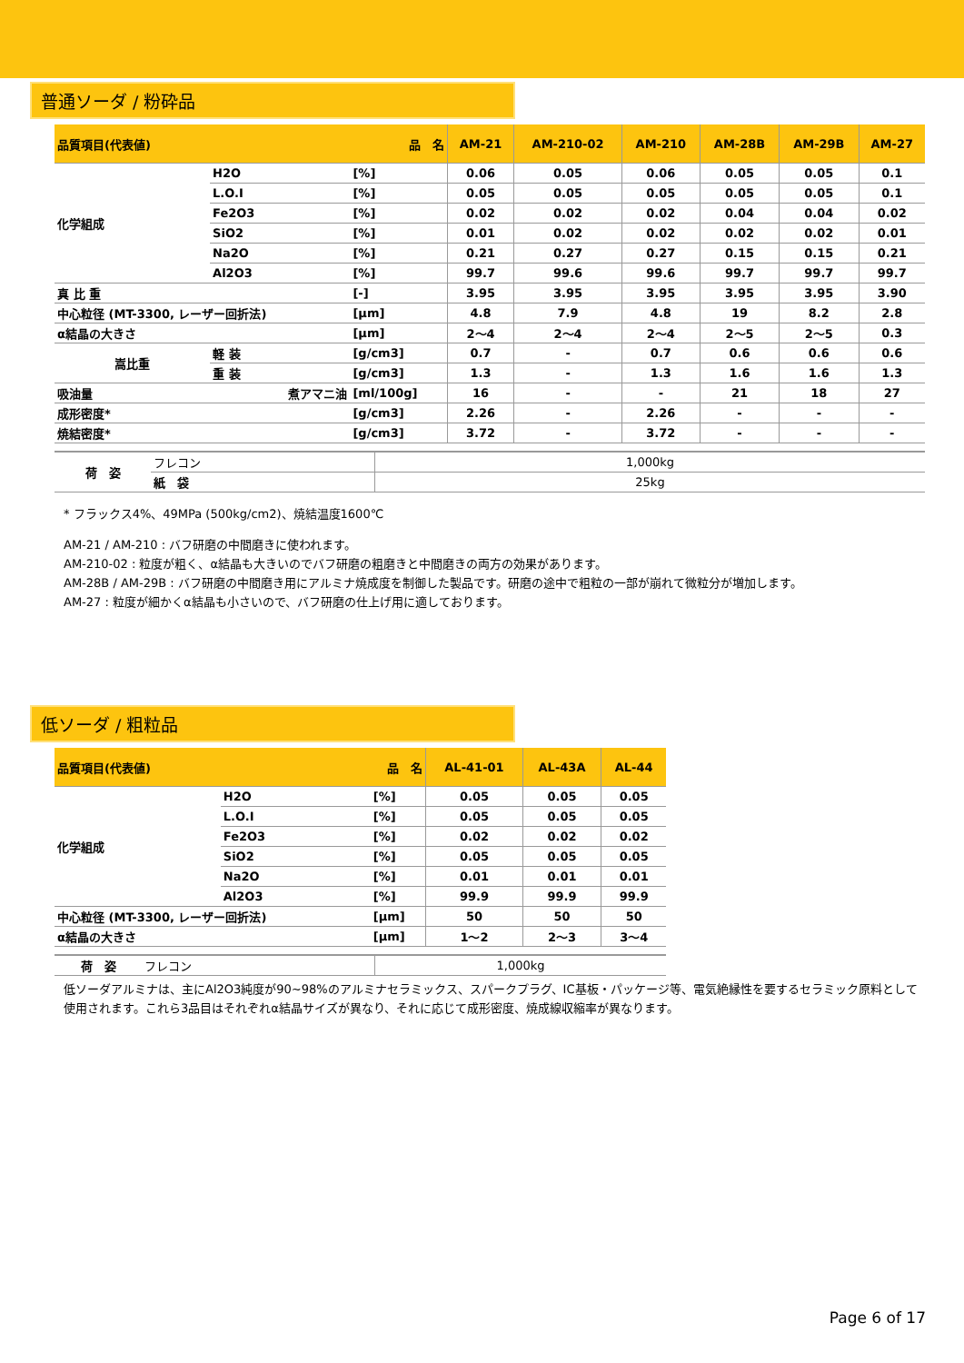普通ソーダ / 粉砕品
| 品質項目(代表値) 品 名 | | | | AM-21 | AM-210-02 | AM-210 | AM-28B | AM-29B | AM-27 |
| --- | --- | --- | --- | --- | --- | --- | --- | --- | --- |
| 化学組成 | H2O | | [%] | 0.06 | 0.05 | 0.06 | 0.05 | 0.05 | 0.1 |
| | L.O.I | | [%] | 0.05 | 0.05 | 0.05 | 0.05 | 0.05 | 0.1 |
| | Fe2O3 | | [%] | 0.02 | 0.02 | 0.02 | 0.04 | 0.04 | 0.02 |
| | SiO2 | | [%] | 0.01 | 0.02 | 0.02 | 0.02 | 0.02 | 0.01 |
| | Na2O | | [%] | 0.21 | 0.27 | 0.27 | 0.15 | 0.15 | 0.21 |
| | Al2O3 | | [%] | 99.7 | 99.6 | 99.6 | 99.7 | 99.7 | 99.7 |
| 真 比 重 | | | [-] | 3.95 | 3.95 | 3.95 | 3.95 | 3.95 | 3.90 |
| 中心粒径 (MT-3300, レーザー回折法) | | | [μm] | 4.8 | 7.9 | 4.8 | 19 | 8.2 | 2.8 |
| α結晶の大きさ | | | [μm] | 2～4 | 2～4 | 2～4 | 2～5 | 2～5 | 0.3 |
| 嵩比重 | | 軽 装 | [g/cm3] | 0.7 | - | 0.7 | 0.6 | 0.6 | 0.6 |
| | | 重 装 | [g/cm3] | 1.3 | - | 1.3 | 1.6 | 1.6 | 1.3 |
| 吸油量 煮アマニ油 | | | [ml/100g] | 16 | - | - | 21 | 18 | 27 |
| 成形密度* | | | [g/cm3] | 2.26 | - | 2.26 | - | - | - |
| 焼結密度* | | | [g/cm3] | 3.72 | - | 3.72 | - | - | - |
| 荷 姿 | フレコン | 1,000kg |
| | 紙 袋 | 25kg |
* フラックス4%、49MPa (500kg/cm2)、焼結温度1600℃
AM-21 / AM-210 : バフ研磨の中間磨きに使われます。
AM-210-02 : 粒度が粗く、α結晶も大きいのでバフ研磨の粗磨きと中間磨きの両方の効果があります。
AM-28B / AM-29B : バフ研磨の中間磨き用にアルミナ焼成度を制御した製品です。研磨の途中で粗粒の一部が崩れて微粒分が増加します。
AM-27 : 粒度が細かくα結晶も小さいので、バフ研磨の仕上げ用に適しております。
低ソーダ / 粗粒品
| 品質項目(代表値) 品 名 | | | AL-41-01 | AL-43A | AL-44 |
| --- | --- | --- | --- | --- | --- |
| 化学組成 | H2O | [%] | 0.05 | 0.05 | 0.05 |
| | L.O.I | [%] | 0.05 | 0.05 | 0.05 |
| | Fe2O3 | [%] | 0.02 | 0.02 | 0.02 |
| | SiO2 | [%] | 0.05 | 0.05 | 0.05 |
| | Na2O | [%] | 0.01 | 0.01 | 0.01 |
| | Al2O3 | [%] | 99.9 | 99.9 | 99.9 |
| 中心粒径 (MT-3300, レーザー回折法) | | [μm] | 50 | 50 | 50 |
| α結晶の大きさ | | [μm] | 1～2 | 2～3 | 3～4 |
| 荷 姿 | フレコン | 1,000kg |
低ソーダアルミナは、主にAl2O3純度が90~98%のアルミナセラミックス、スパークプラグ、IC基板・パッケージ等、電気絶縁性を要するセラミック原料として使用されます。これら3品目はそれぞれα結晶サイズが異なり、それに応じて成形密度、焼成線収縮率が異なります。
Page 6 of 17